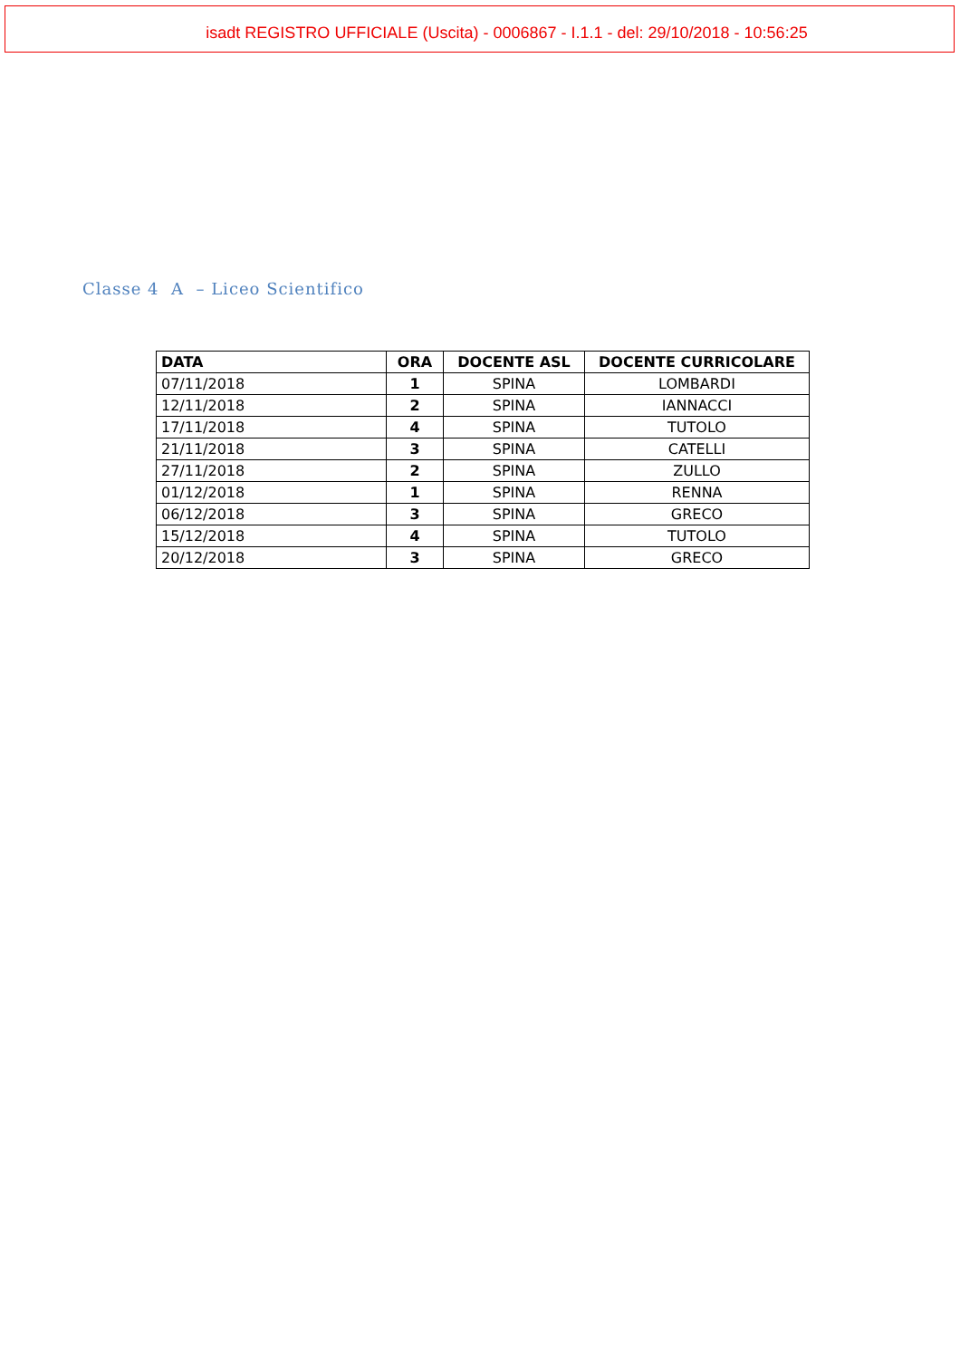isadt REGISTRO UFFICIALE (Uscita) - 0006867 - I.1.1 - del: 29/10/2018 - 10:56:25
Classe 4 A – Liceo Scientifico
| DATA | ORA | DOCENTE ASL | DOCENTE CURRICOLARE |
| --- | --- | --- | --- |
| 07/11/2018 | 1 | SPINA | LOMBARDI |
| 12/11/2018 | 2 | SPINA | IANNACCI |
| 17/11/2018 | 4 | SPINA | TUTOLO |
| 21/11/2018 | 3 | SPINA | CATELLI |
| 27/11/2018 | 2 | SPINA | ZULLO |
| 01/12/2018 | 1 | SPINA | RENNA |
| 06/12/2018 | 3 | SPINA | GRECO |
| 15/12/2018 | 4 | SPINA | TUTOLO |
| 20/12/2018 | 3 | SPINA | GRECO |